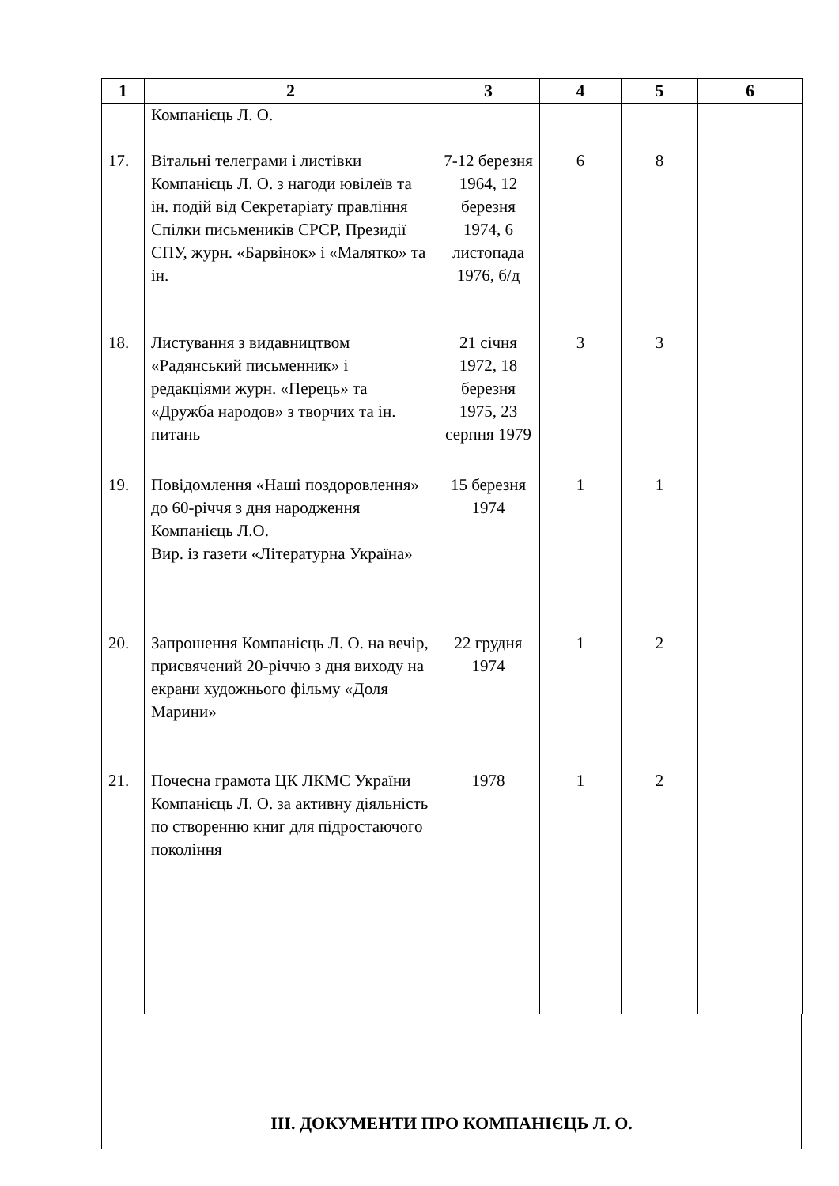| 1 | 2 | 3 | 4 | 5 | 6 |
| --- | --- | --- | --- | --- | --- |
| | Компанієць Л. О. | | | | |
| 17. | Вітальні телеграми і листівки Компанієць Л. О. з нагоди ювілеїв та ін. подій від Секретаріату правління Спілки письмеників СРСР, Президії СПУ, журн. «Барвінок» і «Малятко» та ін. | 7-12 березня 1964, 12 березня 1974, 6 листопада 1976, б/д | 6 | 8 | |
| 18. | Листування з видавництвом «Радянський письменник» і редакціями журн. «Перець» та «Дружба народов» з творчих та ін. питань | 21 січня 1972, 18 березня 1975, 23 серпня 1979 | 3 | 3 | |
| 19. | Повідомлення «Наші поздоровлення» до 60-річчя з дня народження Компанієць Л.О. Вир. із газети «Літературна Україна» | 15 березня 1974 | 1 | 1 | |
| 20. | Запрошення Компанієць Л. О. на вечір, присвячений 20-річчю з дня виходу на екрани художнього фільму «Доля Марини» | 22 грудня 1974 | 1 | 2 | |
| 21. | Почесна грамота ЦК ЛКМС України Компанієць Л. О. за активну діяльність по створенню книг для підростаючого покоління | 1978 | 1 | 2 | |
ІІІ. ДОКУМЕНТИ ПРО КОМПАНІЄЦЬ Л. О.